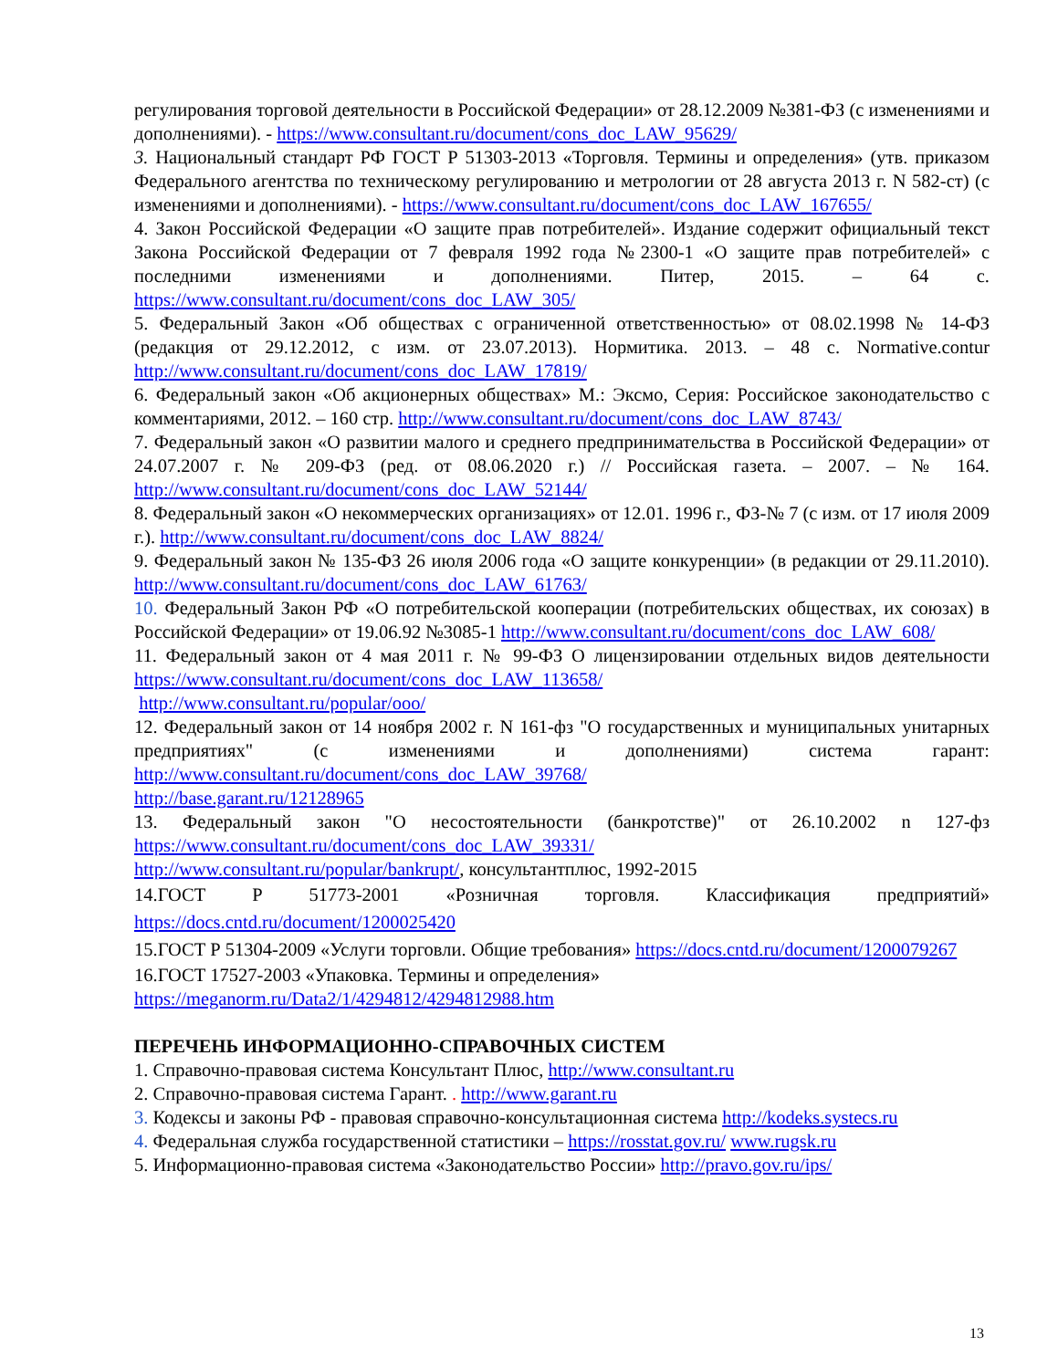регулирования торговой деятельности в Российской Федерации» от 28.12.2009 №381-ФЗ (с изменениями и дополнениями). - https://www.consultant.ru/document/cons_doc_LAW_95629/
3. Национальный стандарт РФ ГОСТ Р 51303-2013 «Торговля. Термины и определения» (утв. приказом Федерального агентства по техническому регулированию и метрологии от 28 августа 2013 г. N 582-ст) (с изменениями и дополнениями). - https://www.consultant.ru/document/cons_doc_LAW_167655/
4. Закон Российской Федерации «О защите прав потребителей». Издание содержит официальный текст Закона Российской Федерации от 7 февраля 1992 года №2300-1 «О защите прав потребителей» с последними изменениями и дополнениями. Питер, 2015. – 64 с. https://www.consultant.ru/document/cons_doc_LAW_305/
5. Федеральный Закон «Об обществах с ограниченной ответственностью» от 08.02.1998 № 14-ФЗ (редакция от 29.12.2012, с изм. от 23.07.2013). Нормитика. 2013. – 48 с. Normative.contur http://www.consultant.ru/document/cons_doc_LAW_17819/
6. Федеральный закон «Об акционерных обществах» М.: Эксмо, Серия: Российское законодательство с комментариями, 2012. – 160 стр. http://www.consultant.ru/document/cons_doc_LAW_8743/
7. Федеральный закон «О развитии малого и среднего предпринимательства в Российской Федерации» от 24.07.2007 г. № 209-ФЗ (ред. от 08.06.2020 г.) // Российская газета. – 2007. – № 164. http://www.consultant.ru/document/cons_doc_LAW_52144/
8. Федеральный закон «О некоммерческих организациях» от 12.01. 1996 г., ФЗ-№ 7 (с изм. от 17 июля 2009 г.). http://www.consultant.ru/document/cons_doc_LAW_8824/
9. Федеральный закон № 135-ФЗ 26 июля 2006 года «О защите конкуренции» (в редакции от 29.11.2010). http://www.consultant.ru/document/cons_doc_LAW_61763/
10. Федеральный Закон РФ «О потребительской кооперации (потребительских обществах, их союзах) в Российской Федерации» от 19.06.92 №3085-1 http://www.consultant.ru/document/cons_doc_LAW_608/
11. Федеральный закон от 4 мая 2011 г. № 99-ФЗ О лицензировании отдельных видов деятельности https://www.consultant.ru/document/cons_doc_LAW_113658/
http://www.consultant.ru/popular/ooo/
12. Федеральный закон от 14 ноября 2002 г. N 161-фз "О государственных и муниципальных унитарных предприятиях" (с изменениями и дополнениями) система гарант: http://www.consultant.ru/document/cons_doc_LAW_39768/
http://base.garant.ru/12128965
13. Федеральный закон "О несостоятельности (банкротстве)" от 26.10.2002 n 127-фз https://www.consultant.ru/document/cons_doc_LAW_39331/
http://www.consultant.ru/popular/bankrupt/, консультантплюс, 1992-2015
14.ГОСТ Р 51773-2001 «Розничная торговля. Классификация предприятий» https://docs.cntd.ru/document/1200025420
15.ГОСТ Р 51304-2009 «Услуги торговли. Общие требования» https://docs.cntd.ru/document/1200079267
16.ГОСТ 17527-2003 «Упаковка. Термины и определения»
https://meganorm.ru/Data2/1/4294812/4294812988.htm
ПЕРЕЧЕНЬ ИНФОРМАЦИОННО-СПРАВОЧНЫХ СИСТЕМ
1. Справочно-правовая система Консультант Плюс, http://www.consultant.ru
2. Справочно-правовая система Гарант. . http://www.garant.ru
3. Кодексы и законы РФ - правовая справочно-консультационная система http://kodeks.systecs.ru
4. Федеральная служба государственной статистики – https://rosstat.gov.ru/ www.rugsk.ru
5. Информационно-правовая система «Законодательство России» http://pravo.gov.ru/ips/
13